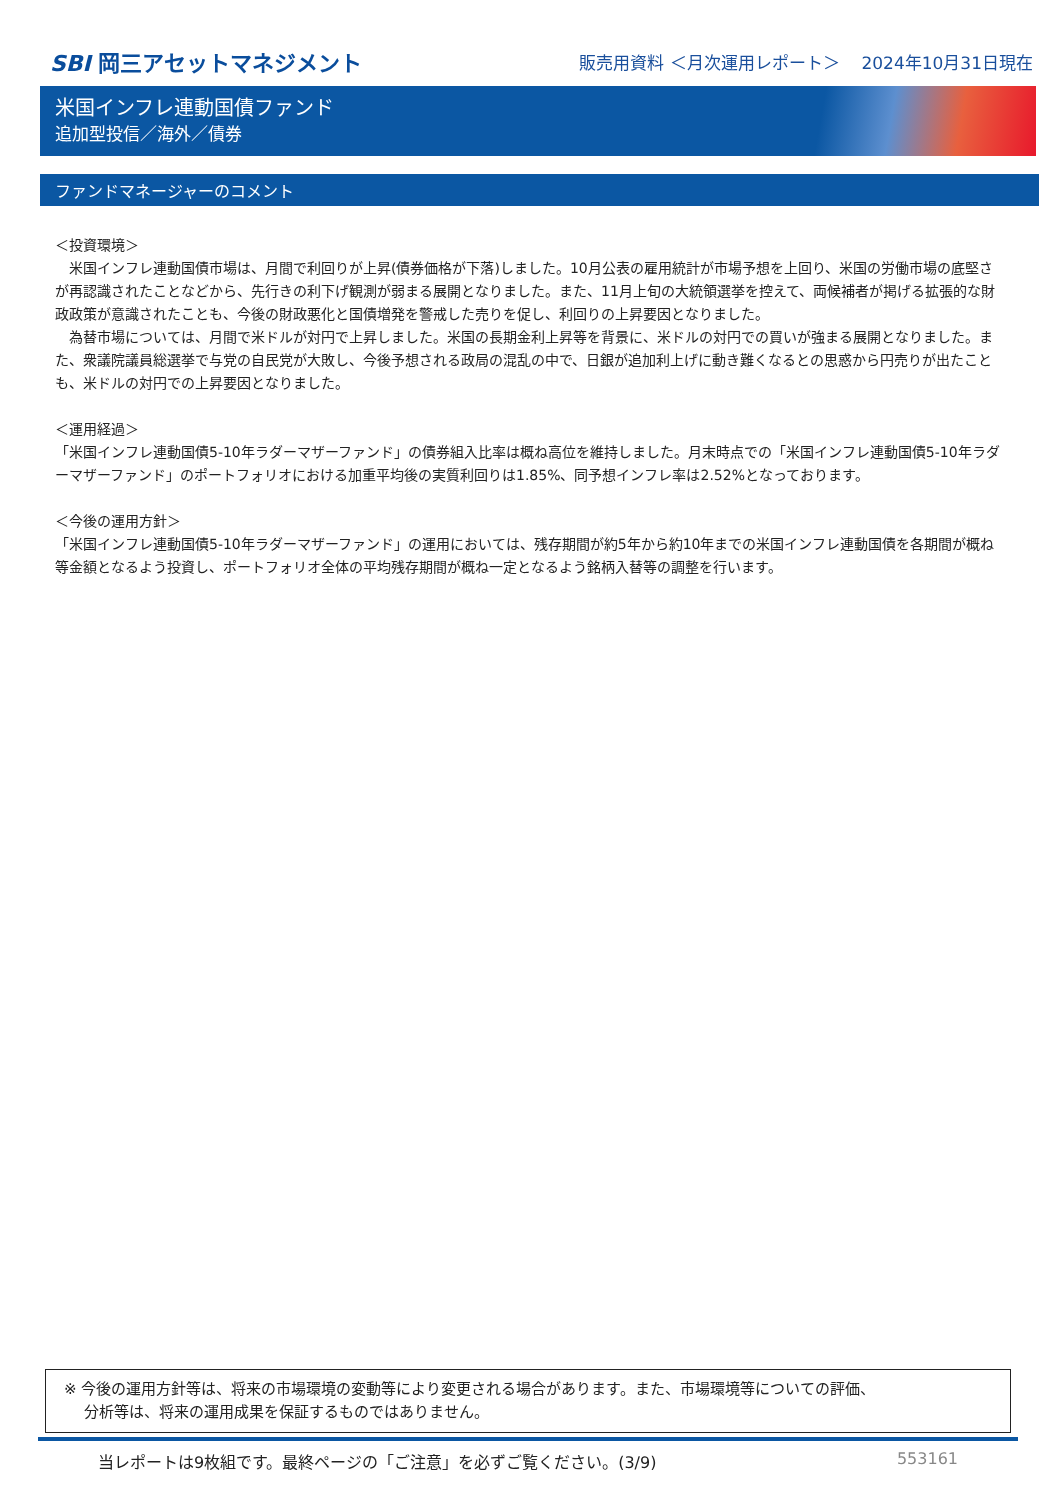SBI 岡三アセットマネジメント
販売用資料 ＜月次運用レポート＞ 2024年10月31日現在
米国インフレ連動国債ファンド
追加型投信／海外／債券
ファンドマネージャーのコメント
＜投資環境＞
　米国インフレ連動国債市場は、月間で利回りが上昇(債券価格が下落)しました。10月公表の雇用統計が市場予想を上回り、米国の労働市場の底堅さが再認識されたことなどから、先行きの利下げ観測が弱まる展開となりました。また、11月上旬の大統領選挙を控えて、両候補者が掲げる拡張的な財政政策が意識されたことも、今後の財政悪化と国債増発を警戒した売りを促し、利回りの上昇要因となりました。
　為替市場については、月間で米ドルが対円で上昇しました。米国の長期金利上昇等を背景に、米ドルの対円での買いが強まる展開となりました。また、衆議院議員総選挙で与党の自民党が大敗し、今後予想される政局の混乱の中で、日銀が追加利上げに動き難くなるとの思惑から円売りが出たことも、米ドルの対円での上昇要因となりました。
＜運用経過＞
「米国インフレ連動国債5-10年ラダーマザーファンド」の債券組入比率は概ね高位を維持しました。月末時点での「米国インフレ連動国債5-10年ラダーマザーファンド」のポートフォリオにおける加重平均後の実質利回りは1.85%、同予想インフレ率は2.52%となっております。
＜今後の運用方針＞
「米国インフレ連動国債5-10年ラダーマザーファンド」の運用においては、残存期間が約5年から約10年までの米国インフレ連動国債を各期間が概ね等金額となるよう投資し、ポートフォリオ全体の平均残存期間が概ね一定となるよう銘柄入替等の調整を行います。
※ 今後の運用方針等は、将来の市場環境の変動等により変更される場合があります。また、市場環境等についての評価、
　 分析等は、将来の運用成果を保証するものではありません。
当レポートは9枚組です。最終ページの「ご注意」を必ずご覧ください。(3/9) 553161